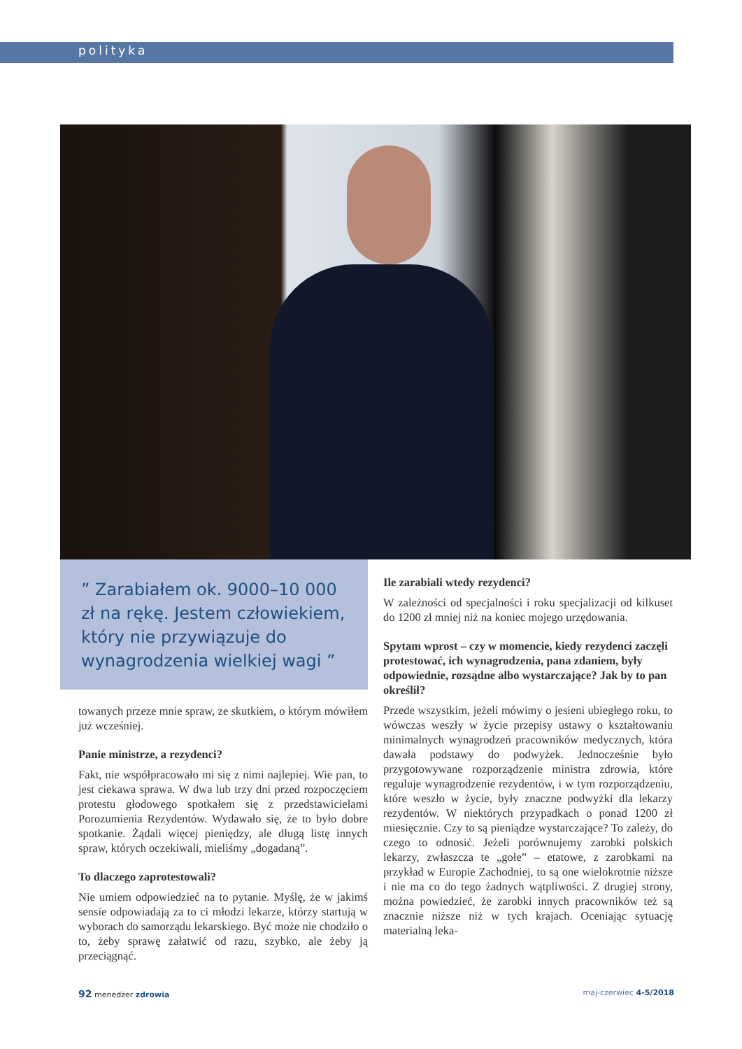polityka
” Zarabiałem ok. 9000–10 000 zł na rękę. Jestem człowiekiem, który nie przywiązuje do wynagrodzenia wielkiej wagi ”
towanych przeze mnie spraw, ze skutkiem, o którym mówiłem już wcześniej.
Panie ministrze, a rezydenci?
Fakt, nie współpracowało mi się z nimi najlepiej. Wie pan, to jest ciekawa sprawa. W dwa lub trzy dni przed rozpoczęciem protestu głodowego spotkałem się z przedstawicielami Porozumienia Rezydentów. Wydawało się, że to było dobre spotkanie. Żądali więcej pieniędzy, ale długą listę innych spraw, których oczekiwali, mieliśmy „dogadaną”.
To dlaczego zaprotestowali?
Nie umiem odpowiedzieć na to pytanie. Myślę, że w jakimś sensie odpowiadają za to ci młodzi lekarze, którzy startują w wyborach do samorządu lekarskiego. Być może nie chodziło o to, żeby sprawę załatwić od razu, szybko, ale żeby ją przeciągnąć.
Ile zarabiali wtedy rezydenci?
W zależności od specjalności i roku specjalizacji od kilkuset do 1200 zł mniej niż na koniec mojego urzędowania.
Spytam wprost – czy w momencie, kiedy rezydenci zaczęli protestować, ich wynagrodzenia, pana zdaniem, były odpowiednie, rozsądne albo wystarczające? Jak by to pan określił?
Przede wszystkim, jeżeli mówimy o jesieni ubiegłego roku, to wówczas weszły w życie przepisy ustawy o kształtowaniu minimalnych wynagrodzeń pracowników medycznych, która dawała podstawy do podwyżek. Jednocześnie było przygotowywane rozporządzenie ministra zdrowia, które reguluje wynagrodzenie rezydentów, i w tym rozporządzeniu, które weszło w życie, były znaczne podwyżki dla lekarzy rezydentów. W niektórych przypadkach o ponad 1200 zł miesięcznie. Czy to są pieniądze wystarczające? To zależy, do czego to odnosić. Jeżeli porównujemy zarobki polskich lekarzy, zwłaszcza te „gołe” – etatowe, z zarobkami na przykład w Europie Zachodniej, to są one wielokrotnie niższe i nie ma co do tego żadnych wątpliwości. Z drugiej strony, można powiedzieć, że zarobki innych pracowników też są znacznie niższe niż w tych krajach. Oceniając sytuację materialną leka-
92 menedżer zdrowia maj-czerwiec 4-5/2018